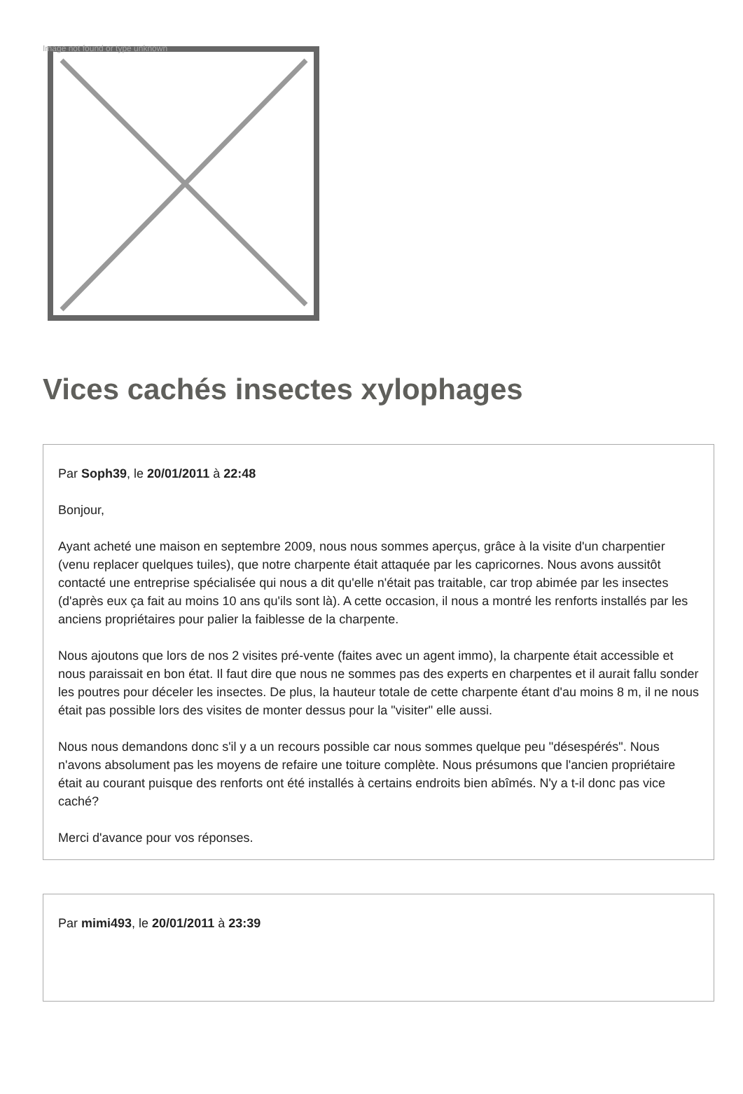Image not found or type unknown
Vices cachés insectes xylophages
Par Soph39, le 20/01/2011 à 22:48
Bonjour,
Ayant acheté une maison en septembre 2009, nous nous sommes aperçus, grâce à la visite d'un charpentier (venu replacer quelques tuiles), que notre charpente était attaquée par les capricornes. Nous avons aussitôt contacté une entreprise spécialisée qui nous a dit qu'elle n'était pas traitable, car trop abimée par les insectes (d'après eux ça fait au moins 10 ans qu'ils sont là). A cette occasion, il nous a montré les renforts installés par les anciens propriétaires pour palier la faiblesse de la charpente.
Nous ajoutons que lors de nos 2 visites pré-vente (faites avec un agent immo), la charpente était accessible et nous paraissait en bon état. Il faut dire que nous ne sommes pas des experts en charpentes et il aurait fallu sonder les poutres pour déceler les insectes. De plus, la hauteur totale de cette charpente étant d'au moins 8 m, il ne nous était pas possible lors des visites de monter dessus pour la "visiter" elle aussi.
Nous nous demandons donc s'il y a un recours possible car nous sommes quelque peu "désespérés". Nous n'avons absolument pas les moyens de refaire une toiture complète. Nous présumons que l'ancien propriétaire était au courant puisque des renforts ont été installés à certains endroits bien abîmés. N'y a t-il donc pas vice caché?
Merci d'avance pour vos réponses.
Par mimi493, le 20/01/2011 à 23:39